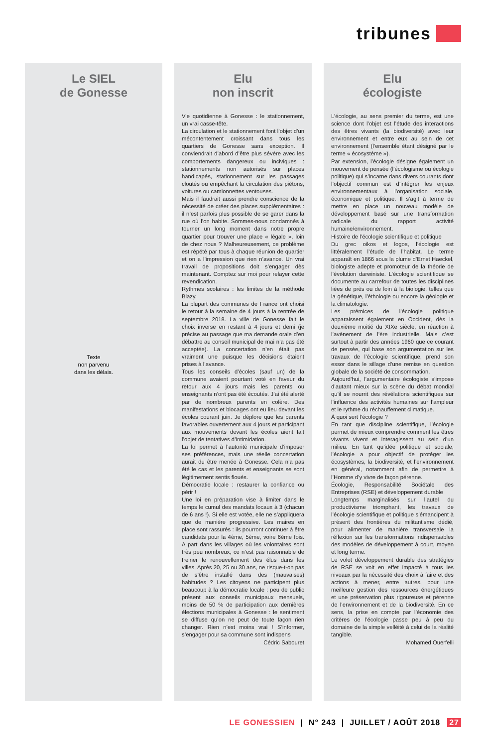tribunes
Le SIEL
de Gonesse
Texte
non parvenu
dans les délais.
Elu
non inscrit
Vie quotidienne à Gonesse : le stationnement, un vrai casse-tête.
La circulation et le stationnement font l’objet d’un mécontentement croissant dans tous les quartiers de Gonesse sans exception. Il conviendrait d’abord d’être plus sévère avec les comportements dangereux ou inciviques : stationnements non autorisés sur places handicapés, stationnement sur les passages cloutés ou empêchant la circulation des piétons, voitures ou camionnettes ventouses.
Mais il faudrait aussi prendre conscience de la nécessité de créer des places supplémentaires : il n’est parfois plus possible de se garer dans la rue où l’on habite. Sommes-nous condamnés à tourner un long moment dans notre propre quartier pour trouver une place « légale », loin de chez nous ? Malheureusement, ce problème est répété par tous à chaque réunion de quartier et on a l’impression que rien n’avance. Un vrai travail de propositions doit s’engager dès maintenant. Comptez sur moi pour relayer cette revendication.
Rythmes scolaires : les limites de la méthode Blazy.
La plupart des communes de France ont choisi le retour à la semaine de 4 jours à la rentrée de septembre 2018. La ville de Gonesse fait le choix inverse en restant à 4 jours et demi (je précise au passage que ma demande orale d’en débattre au conseil municipal de mai n’a pas été acceptée). La concertation n’en était pas vraiment une puisque les décisions étaient prises à l’avance.
Tous les conseils d’écoles (sauf un) de la commune avaient pourtant voté en faveur du retour aux 4 jours mais les parents ou enseignants n’ont pas été écoutés. J’ai été alerté par de nombreux parents en colère. Des manifestations et blocages ont eu lieu devant les écoles courant juin. Je déplore que les parents favorables ouvertement aux 4 jours et participant aux mouvements devant les écoles aient fait l’objet de tentatives d’intimidation.
La loi permet à l’autorité municipale d’imposer ses préférences, mais une réelle concertation aurait du être menée à Gonesse. Cela n’a pas été le cas et les parents et enseignants se sont légitimement sentis floués.
Démocratie locale : restaurer la confiance ou périr !
Une loi en préparation vise à limiter dans le temps le cumul des mandats locaux à 3 (chacun de 6 ans !). Si elle est votée, elle ne s’appliquera que de manière progressive. Les maires en place sont rassurés : ils pourront continuer à être candidats pour la 4ème, 5ème, voire 6ème fois. A part dans les villages où les volontaires sont très peu nombreux, ce n’est pas raisonnable de freiner le renouvellement des élus dans les villes. Après 20, 25 ou 30 ans, ne risque-t-on pas de s’être installé dans des (mauvaises) habitudes ? Les citoyens ne participent plus beaucoup à la démocratie locale : peu de public présent aux conseils municipaux mensuels, moins de 50 % de participation aux dernières élections municipales à Gonesse : le sentiment se diffuse qu’on ne peut de toute façon rien changer. Rien n’est moins vrai ! S’informer, s’engager pour sa commune sont indispens
Cédric Sabouret
Elu
écologiste
L’écologie, au sens premier du terme, est une science dont l’objet est l’étude des interactions des êtres vivants (la biodiversité) avec leur environnement et entre eux au sein de cet environnement (l’ensemble étant désigné par le terme « écosystème »).
Par extension, l’écologie désigne également un mouvement de pensée (l’écologisme ou écologie politique) qui s’incarne dans divers courants dont l’objectif commun est d’intégrer les enjeux environnementaux à l’organisation sociale, économique et politique. Il s’agit à terme de mettre en place un nouveau modèle de développement basé sur une transformation radicale du rapport activité humaine/environnement.
Histoire de l’écologie scientifique et politique
Du grec oikos et logos, l’écologie est littéralement l’étude de l’habitat. Le terme apparaît en 1866 sous la plume d’Ernst Haeckel, biologiste adepte et promoteur de la théorie de l’évolution darwiniste. L’écologie scientifique se documente au carrefour de toutes les disciplines liées de près ou de loin à la biologie, telles que la génétique, l’éthologie ou encore la géologie et la climatologie.
Les prémices de l’écologie politique apparaissent également en Occident, dès la deuxième moitié du XIXe siècle, en réaction à l’avènement de l’ère industrielle. Mais c’est surtout à partir des années 1960 que ce courant de pensée, qui base son argumentation sur les travaux de l’écologie scientifique, prend son essor dans le sillage d’une remise en question globale de la société de consommation.
Aujourd’hui, l’argumentaire écologiste s’impose d’autant mieux sur la scène du débat mondial qu’il se nourrit des révélations scientifiques sur l’influence des activités humaines sur l’ampleur et le rythme du réchauffement climatique.
À quoi sert l’écologie ?
En tant que discipline scientifique, l’écologie permet de mieux comprendre comment les êtres vivants vivent et interagissent au sein d’un milieu. En tant qu’idée politique et sociale, l’écologie a pour objectif de protéger les écosystèmes, la biodiversité, et l’environnement en général, notamment afin de permettre à l’Homme d’y vivre de façon pérenne.
Écologie, Responsabilité Sociétale des Entreprises (RSE) et développement durable
Longtemps marginalisés sur l’autel du productivisme triomphant, les travaux de l’écologie scientifique et politique s’émancipent à présent des frontières du militantisme dédié, pour alimenter de manière transversale la réflexion sur les transformations indispensables des modèles de développement à court, moyen et long terme.
Le volet développement durable des stratégies de RSE se voit en effet impacté à tous les niveaux par la nécessité des choix à faire et des actions à mener, entre autres, pour une meilleure gestion des ressources énergétiques et une préservation plus rigoureuse et pérenne de l’environnement et de la biodiversité. En ce sens, la prise en compte par l’économie des critères de l’écologie passe peu à peu du domaine de la simple velléité à celui de la réalité tangible.
Mohamed Ouerfelli
LE GONESSIEN | N° 243 | JUILLET / AOÛT 2018 27